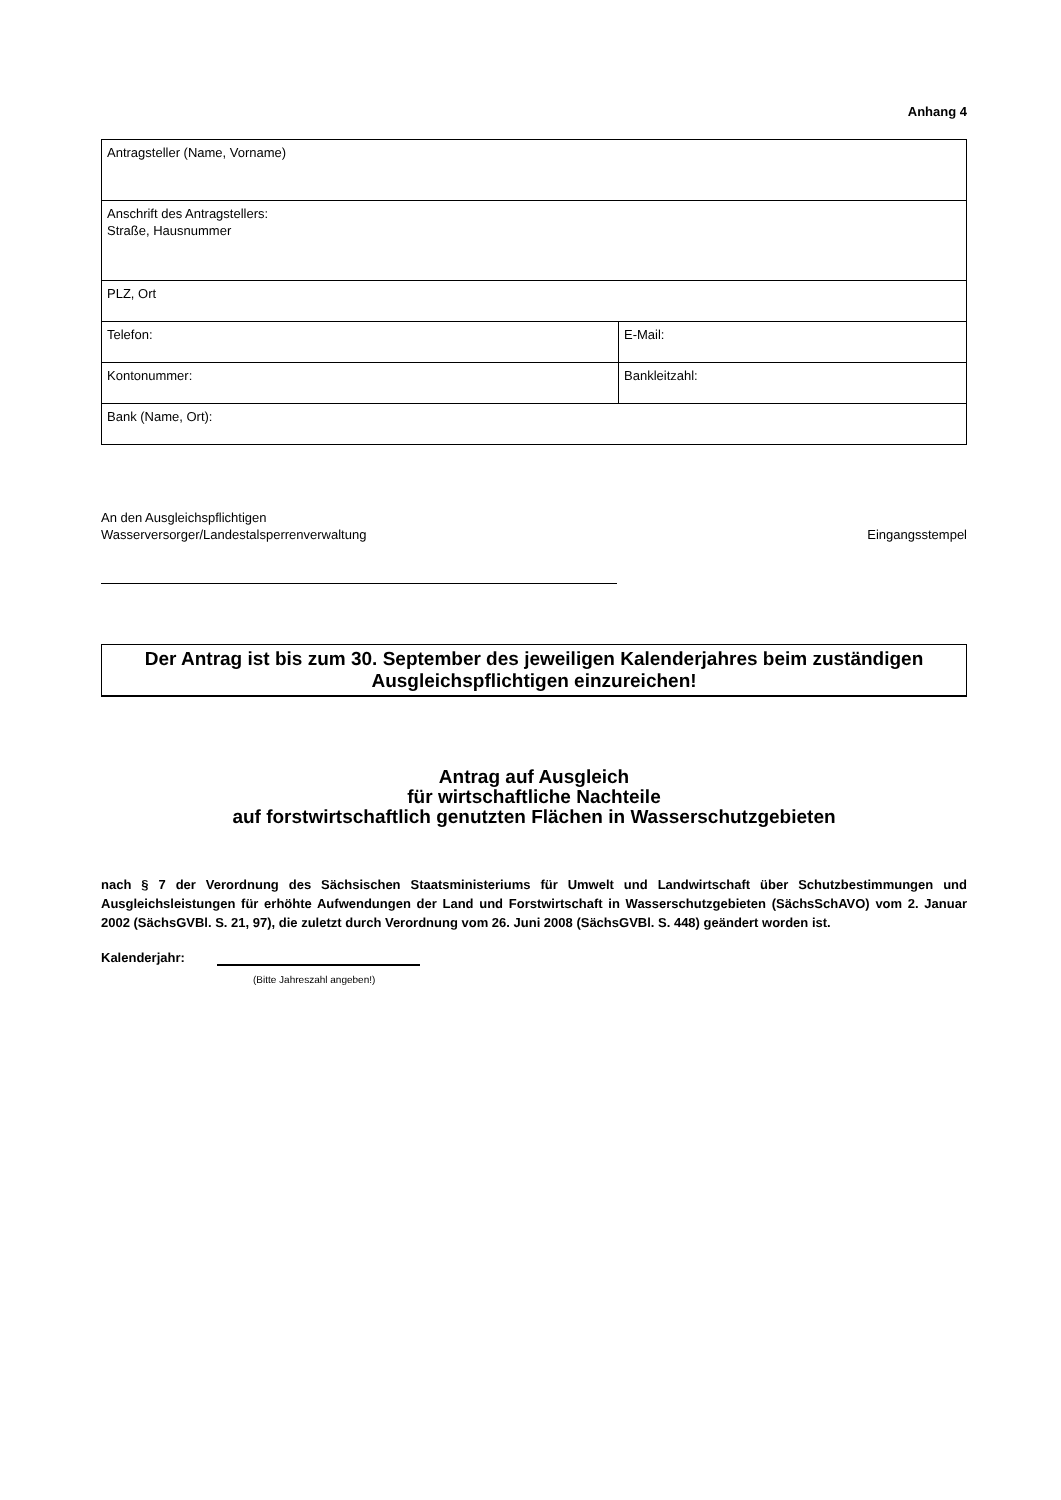Anhang 4
| Antragsteller (Name, Vorname) | |
| Anschrift des Antragstellers: Straße, Hausnummer | |
| PLZ, Ort | |
| Telefon: | E-Mail: |
| Kontonummer: | Bankleitzahl: |
| Bank (Name, Ort): | |
An den Ausgleichspflichtigen
Wasserversorger/Landestalsperrenverwaltung
Eingangsstempel
Der Antrag ist bis zum 30. September des jeweiligen Kalenderjahres beim zuständigen Ausgleichspflichtigen einzureichen!
Antrag auf Ausgleich
für wirtschaftliche Nachteile
auf forstwirtschaftlich genutzten Flächen in Wasserschutzgebieten
nach § 7 der Verordnung des Sächsischen Staatsministeriums für Umwelt und Landwirtschaft über Schutzbestimmungen und Ausgleichsleistungen für erhöhte Aufwendungen der Land und Forstwirtschaft in Wasserschutzgebieten (SächsSchAVO) vom 2. Januar 2002 (SächsGVBl. S. 21, 97), die zuletzt durch Verordnung vom 26. Juni 2008 (SächsGVBl. S. 448) geändert worden ist.
Kalenderjahr:
(Bitte Jahreszahl angeben!)